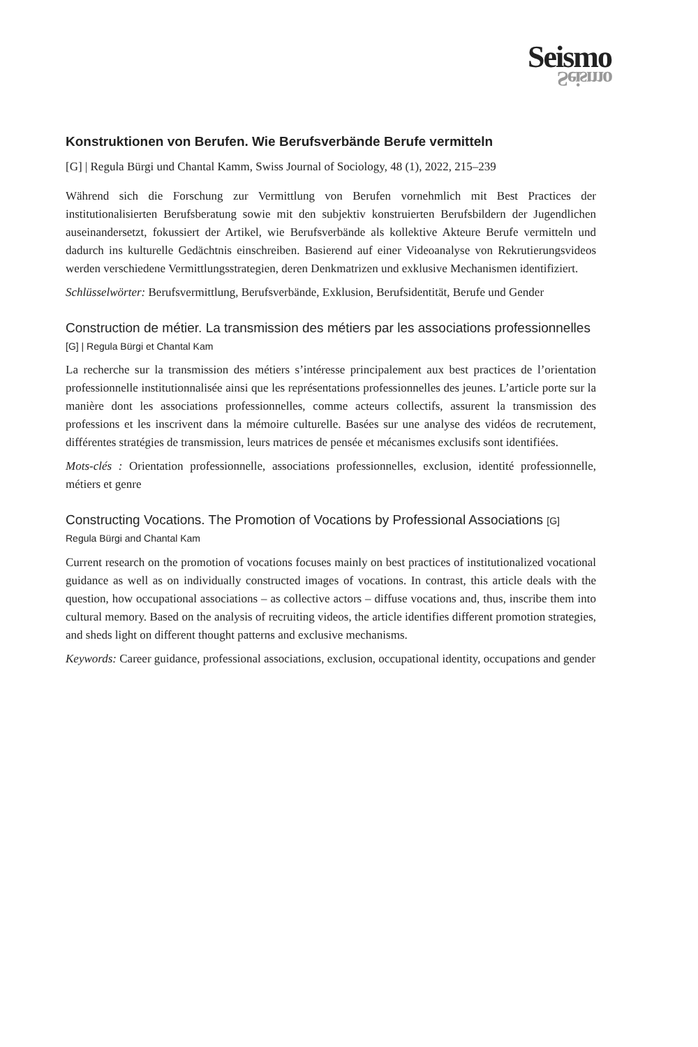Seismo
Seismo
Konstruktionen von Berufen. Wie Berufsverbände Berufe vermitteln
[G] | Regula Bürgi und Chantal Kamm, Swiss Journal of Sociology, 48 (1), 2022, 215–239
Während sich die Forschung zur Vermittlung von Berufen vornehmlich mit Best Practices der institutionalisierten Berufsberatung sowie mit den subjektiv konstruierten Berufsbildern der Jugendlichen auseinandersetzt, fokussiert der Artikel, wie Berufsverbände als kollektive Akteure Berufe vermitteln und dadurch ins kulturelle Gedächtnis einschreiben. Basierend auf einer Videoanalyse von Rekrutierungsvideos werden verschiedene Vermittlungsstrategien, deren Denkmatrizen und exklusive Mechanismen identifiziert.
Schlüsselwörter: Berufsvermittlung, Berufsverbände, Exklusion, Berufsidentität, Berufe und Gender
Construction de métier. La transmission des métiers par les associations professionnelles [G] | Regula Bürgi et Chantal Kam
La recherche sur la transmission des métiers s’intéresse principalement aux best practices de l’orientation professionnelle institutionnalisée ainsi que les représentations professionnelles des jeunes. L’article porte sur la manière dont les associations professionnelles, comme acteurs collectifs, assurent la transmission des professions et les inscrivent dans la mémoire culturelle. Basées sur une analyse des vidéos de recrutement, différentes stratégies de transmission, leurs matrices de pensée et mécanismes exclusifs sont identifiées.
Mots-clés : Orientation professionnelle, associations professionnelles, exclusion, identité professionnelle, métiers et genre
Constructing Vocations. The Promotion of Vocations by Professional Associations [G]
Regula Bürgi and Chantal Kam
Current research on the promotion of vocations focuses mainly on best practices of institutionalized vocational guidance as well as on individually constructed images of vocations. In contrast, this article deals with the question, how occupational associations – as collective actors – diffuse vocations and, thus, inscribe them into cultural memory. Based on the analysis of recruiting videos, the article identifies different promotion strategies, and sheds light on different thought patterns and exclusive mechanisms.
Keywords: Career guidance, professional associations, exclusion, occupational identity, occupations and gender